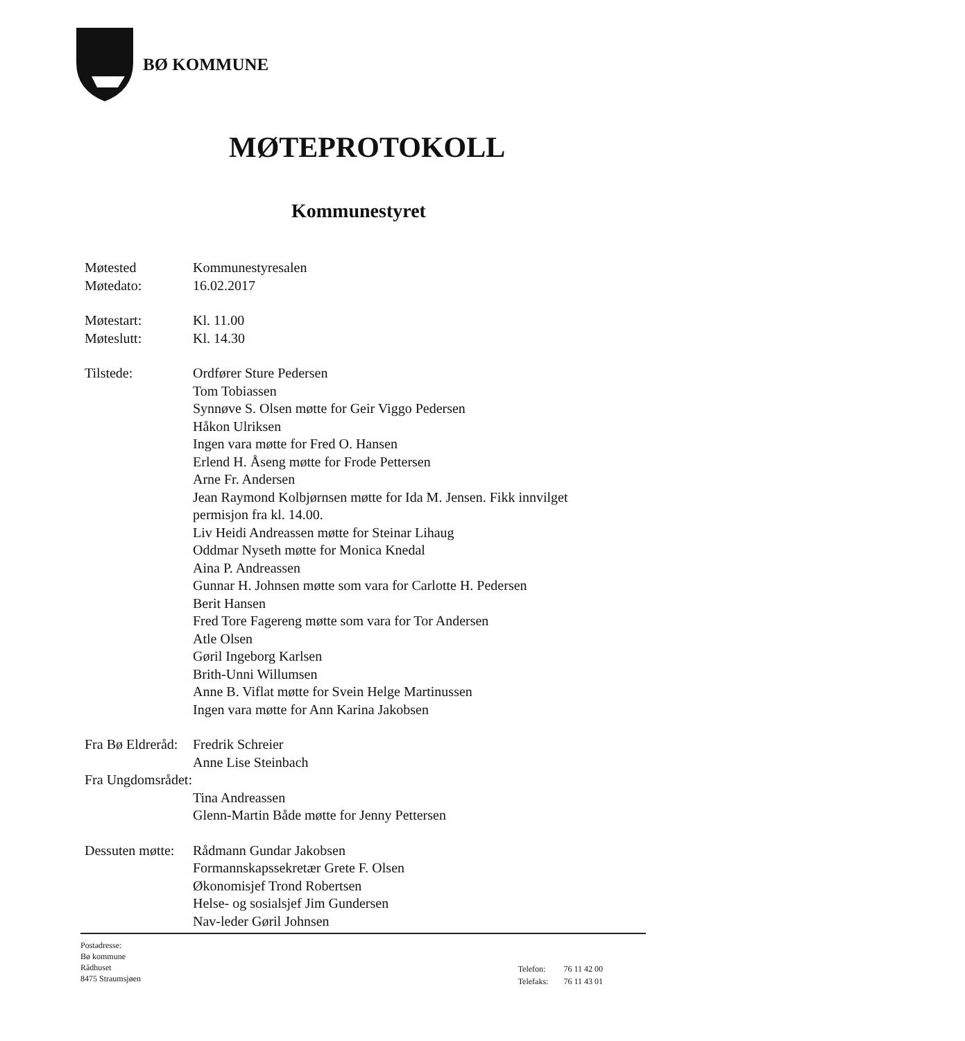BØ KOMMUNE
MØTEPROTOKOLL
Kommunestyret
Møtested Kommunestyresalen
Møtedato: 16.02.2017
Møtestart: Kl. 11.00
Møteslutt: Kl. 14.30
Tilstede: Ordfører Sture Pedersen
Tom Tobiassen
Synnøve S. Olsen møtte for Geir Viggo Pedersen
Håkon Ulriksen
Ingen vara møtte for Fred O. Hansen
Erlend H. Åseng møtte for Frode Pettersen
Arne Fr. Andersen
Jean Raymond Kolbjørnsen møtte for Ida M. Jensen. Fikk innvilget permisjon fra kl. 14.00.
Liv Heidi Andreassen møtte for Steinar Lihaug
Oddmar Nyseth møtte for Monica Knedal
Aina P. Andreassen
Gunnar H. Johnsen møtte som vara for Carlotte H. Pedersen
Berit Hansen
Fred Tore Fagereng møtte som vara for Tor Andersen
Atle Olsen
Gøril Ingeborg Karlsen
Brith-Unni Willumsen
Anne B. Viflat møtte for Svein Helge Martinussen
Ingen vara møtte for Ann Karina Jakobsen
Fra Bø Eldreråd:
Fredrik Schreier
Anne Lise Steinbach
Fra Ungdomsrådet:
Tina Andreassen
Glenn-Martin Både møtte for Jenny Pettersen
Dessuten møtte:
Rådmann Gundar Jakobsen
Formannskapssekretær Grete F. Olsen
Økonomisjef Trond Robertsen
Helse- og sosialsjef Jim Gundersen
Nav-leder Gøril Johnsen
Postadresse:
Bø kommune
Rådhuset
8475 Straumsjøen
| Telefon: | 76 11 42 00 |
| Telefaks: | 76 11 43 01 |